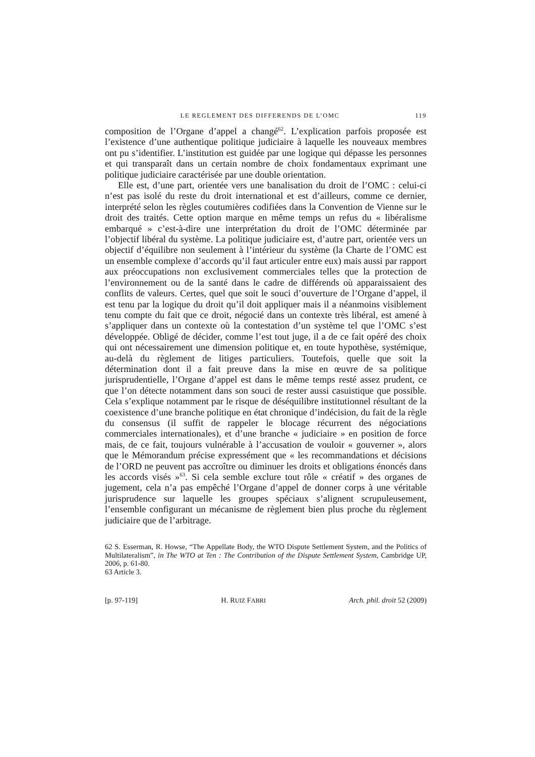LE REGLEMENT DES DIFFERENDS DE L’OMC 119
composition de l’Organe d’appel a changé<sup>62</sup>. L’explication parfois proposée est l’existence d’une authentique politique judiciaire à laquelle les nouveaux membres ont pu s’identifier. L’institution est guidée par une logique qui dépasse les personnes et qui transparaît dans un certain nombre de choix fondamentaux exprimant une politique judiciaire caractérisée par une double orientation.
Elle est, d’une part, orientée vers une banalisation du droit de l’OMC : celui-ci n’est pas isolé du reste du droit international et est d’ailleurs, comme ce dernier, interprété selon les règles coutumières codifiées dans la Convention de Vienne sur le droit des traités. Cette option marque en même temps un refus du « libéralisme embarqué » c’est-à-dire une interprétation du droit de l’OMC déterminée par l’objectif libéral du système. La politique judiciaire est, d’autre part, orientée vers un objectif d’équilibre non seulement à l’intérieur du système (la Charte de l’OMC est un ensemble complexe d’accords qu’il faut articuler entre eux) mais aussi par rapport aux préoccupations non exclusivement commerciales telles que la protection de l’environnement ou de la santé dans le cadre de différends où apparaissaient des conflits de valeurs. Certes, quel que soit le souci d’ouverture de l’Organe d’appel, il est tenu par la logique du droit qu’il doit appliquer mais il a néanmoins visiblement tenu compte du fait que ce droit, négocié dans un contexte très libéral, est amené à s’appliquer dans un contexte où la contestation d’un système tel que l’OMC s’est développée. Obligé de décider, comme l’est tout juge, il a de ce fait opéré des choix qui ont nécessairement une dimension politique et, en toute hypothèse, systémique, au-delà du règlement de litiges particuliers. Toutefois, quelle que soit la détermination dont il a fait preuve dans la mise en œuvre de sa politique jurisprudentielle, l’Organe d’appel est dans le même temps resté assez prudent, ce que l’on détecte notamment dans son souci de rester aussi casuistique que possible. Cela s’explique notamment par le risque de déséquilibre institutionnel résultant de la coexistence d’une branche politique en état chronique d’indécision, du fait de la règle du consensus (il suffit de rappeler le blocage récurrent des négociations commerciales internationales), et d’une branche « judiciaire » en position de force mais, de ce fait, toujours vulnérable à l’accusation de vouloir « gouverner », alors que le Mémorandum précise expressément que « les recommandations et décisions de l’ORD ne peuvent pas accroître ou diminuer les droits et obligations énoncés dans les accords visés »<sup>63</sup>. Si cela semble exclure tout rôle « créatif » des organes de jugement, cela n’a pas empêché l’Organe d’appel de donner corps à une véritable jurisprudence sur laquelle les groupes spéciaux s’alignent scrupuleusement, l’ensemble configurant un mécanisme de règlement bien plus proche du règlement judiciaire que de l’arbitrage.
62 S. Esserman, R. Howse, “The Appellate Body, the WTO Dispute Settlement System, and the Politics of Multilateralism”, in The WTO at Ten : The Contribution of the Dispute Settlement System, Cambridge UP, 2006, p. 61-80.
63 Article 3.
[p. 97-119] H. RUIZ FABRI Arch. phil. droit 52 (2009)